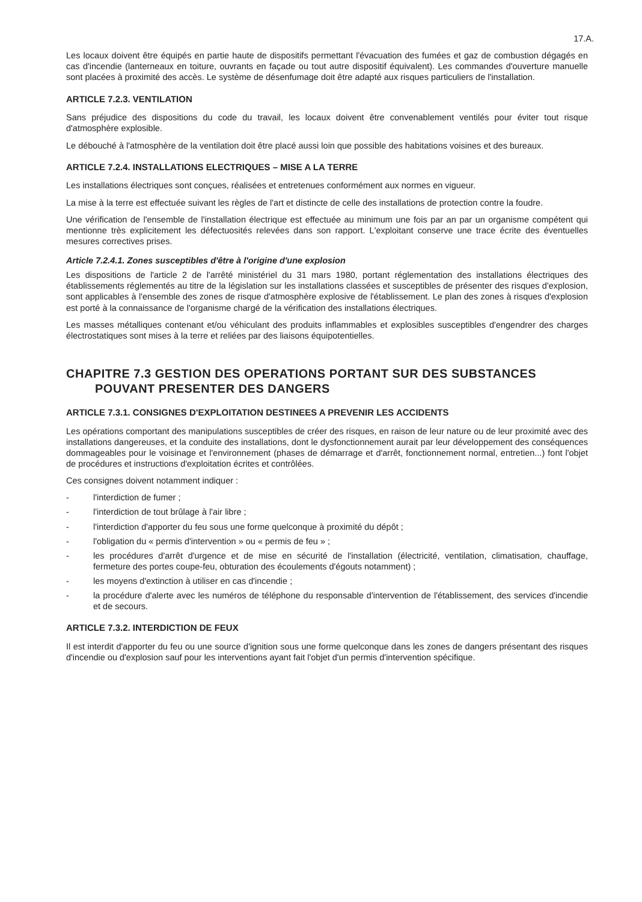17.A.
Les locaux doivent être équipés en partie haute de dispositifs permettant l'évacuation des fumées et gaz de combustion dégagés en cas d'incendie (lanterneaux en toiture, ouvrants en façade ou tout autre dispositif équivalent). Les commandes d'ouverture manuelle sont placées à proximité des accès. Le système de désenfumage doit être adapté aux risques particuliers de l'installation.
ARTICLE 7.2.3. VENTILATION
Sans préjudice des dispositions du code du travail, les locaux doivent être convenablement ventilés pour éviter tout risque d'atmosphère explosible.
Le débouché à l'atmosphère de la ventilation doit être placé aussi loin que possible des habitations voisines et des bureaux.
ARTICLE 7.2.4. INSTALLATIONS ELECTRIQUES – MISE A LA TERRE
Les installations électriques sont conçues, réalisées et entretenues conformément aux normes en vigueur.
La mise à la terre est effectuée suivant les règles de l'art et distincte de celle des installations de protection contre la foudre.
Une vérification de l'ensemble de l'installation électrique est effectuée au minimum une fois par an par un organisme compétent qui mentionne très explicitement les défectuosités relevées dans son rapport. L'exploitant conserve une trace écrite des éventuelles mesures correctives prises.
Article 7.2.4.1. Zones susceptibles d'être à l'origine d'une explosion
Les dispositions de l'article 2 de l'arrêté ministériel du 31 mars 1980, portant réglementation des installations électriques des établissements réglementés au titre de la législation sur les installations classées et susceptibles de présenter des risques d'explosion, sont applicables à l'ensemble des zones de risque d'atmosphère explosive de l'établissement. Le plan des zones à risques d'explosion est porté à la connaissance de l'organisme chargé de la vérification des installations électriques.
Les masses métalliques contenant et/ou véhiculant des produits inflammables et explosibles susceptibles d'engendrer des charges électrostatiques sont mises à la terre et reliées par des liaisons équipotentielles.
CHAPITRE 7.3 GESTION DES OPERATIONS PORTANT SUR DES SUBSTANCES
POUVANT PRESENTER DES DANGERS
ARTICLE 7.3.1. CONSIGNES D'EXPLOITATION DESTINEES A PREVENIR LES ACCIDENTS
Les opérations comportant des manipulations susceptibles de créer des risques, en raison de leur nature ou de leur proximité avec des installations dangereuses, et la conduite des installations, dont le dysfonctionnement aurait par leur développement des conséquences dommageables pour le voisinage et l'environnement (phases de démarrage et d'arrêt, fonctionnement normal, entretien...) font l'objet de procédures et instructions d'exploitation écrites et contrôlées.
Ces consignes doivent notamment indiquer :
- l'interdiction de fumer ;
- l'interdiction de tout brûlage à l'air libre ;
- l'interdiction d'apporter du feu sous une forme quelconque à proximité du dépôt ;
- l'obligation du « permis d'intervention » ou « permis de feu » ;
- les procédures d'arrêt d'urgence et de mise en sécurité de l'installation (électricité, ventilation, climatisation, chauffage, fermeture des portes coupe-feu, obturation des écoulements d'égouts notamment) ;
- les moyens d'extinction à utiliser en cas d'incendie ;
- la procédure d'alerte avec les numéros de téléphone du responsable d'intervention de l'établissement, des services d'incendie et de secours.
ARTICLE 7.3.2. INTERDICTION DE FEUX
Il est interdit d'apporter du feu ou une source d'ignition sous une forme quelconque dans les zones de dangers présentant des risques d'incendie ou d'explosion sauf pour les interventions ayant fait l'objet d'un permis d'intervention spécifique.